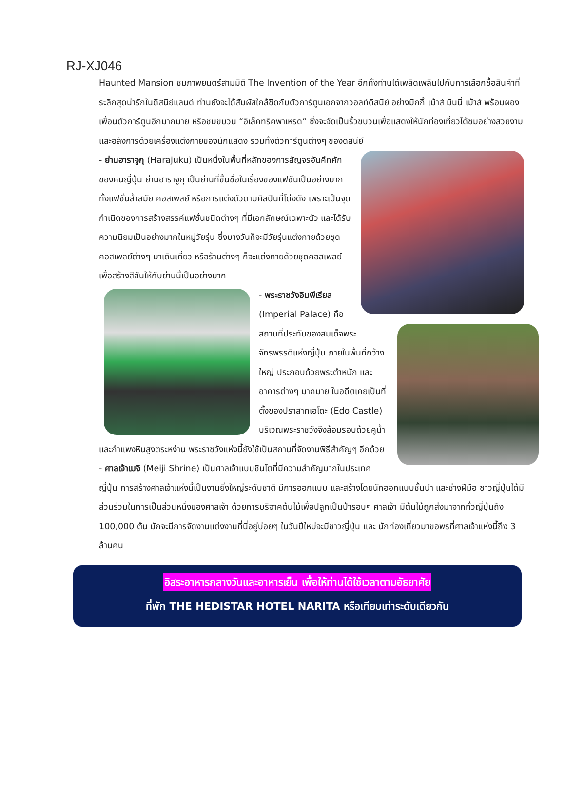RJ-XJ046
Haunted Mansion ชมภาพยนตร์สามมิติ The Invention of the Year อีกทั้งท่านได้เพลิดเพลินไปกับการเลือกซื้อสินค้าที่ระลึกสุดน่ารักในดิสนีย์แลนด์ ท่านยังจะได้สัมผัสใกล้ชิดกับตัวการ์ตูนเอกจากวอลท์ดิสนีย์ อย่างมิกกี้ เม้าส์ มินนี่ เม้าส์ พร้อมผองเพื่อนตัวการ์ตูนอีกมากมาย หรือชมขบวน “อิเล็คทริคพาเหรด” ซึ่งจะจัดเป็นริ้วขบวนเพื่อแสดงให้นักท่องเที่ยวได้ชมอย่างสวยงาม และอลังการด้วยเครื่องแต่งกายของนักแสดง รวมทั้งตัวการ์ตูนต่างๆ ของดิสนีย์
- ย่านฮาราจูกุ (Harajuku) เป็นหนึ่งในพื้นที่หลักของการสัญจรอันคึกคักของคนญี่ปุ่น ย่านฮาราจูกุ เป็นย่านที่ขึ้นชื่อในเรื่องของแฟชั่นเป็นอย่างมาก ทั้งแฟชั่นล้ำสมัย คอสเพลย์ หรือการแต่งตัวตามศิลปินที่โด่งดัง เพราะเป็นจุดกำเนิดของการสร้างสรรค์แฟชั่นชนิดต่างๆ ที่มีเอกลักษณ์เฉพาะตัว และได้รับความนิยมเป็นอย่างมากในหมู่วัยรุ่น ซึ่งบางวันก็จะมีวัยรุ่นแต่งกายด้วยชุดคอสเพลย์ต่างๆ มาเดินเที่ยว หรือร้านต่างๆ ก็จะแต่งกายด้วยชุดคอสเพลย์เพื่อสร้างสีสันให้กับย่านนี้เป็นอย่างมาก
- พระราชวังอิมพีเรียล (Imperial Palace) คือสถานที่ประทับของสมเด็จพระจักรพรรดิแห่งญี่ปุ่น ภายในพื้นที่กว้างใหญ่ ประกอบด้วยพระตำหนัก และอาคารต่างๆ มากมาย ในอดีตเคยเป็นที่ตั้งของปราสาทเอโดะ (Edo Castle) บริเวณพระราชวังจึงล้อมรอบด้วยคูน้ำ และกำแพงหินสูงตระหง่าน พระราชวังแห่งนี้ยังใช้เป็นสถานที่จัดงานพิธีสำคัญๆ อีกด้วย
- ศาลเจ้าเมจิ (Meiji Shrine) เป็นศาลเจ้าแบบชินโตที่มีความสำคัญมากในประเทศญี่ปุ่น การสร้างศาลเจ้าแห่งนี้เป็นงานยิ่งใหญ่ระดับชาติ มีการออกแบบ และสร้างโดยนักออกแบบชั้นนำ และช่างฝีมือ ชาวญี่ปุ่นได้มีส่วนร่วมในการเป็นส่วนหนึ่งของศาลเจ้า ด้วยการบริจาคต้นไม้เพื่อปลูกเป็นป่ารอบๆ ศาลเจ้า มีต้นไม้ถูกส่งมาจากทั่วญี่ปุ่นถึง 100,000 ต้น มักจะมีการจัดงานแต่งงานที่นี่อยู่บ่อยๆ ในวันปีใหม่จะมีชาวญี่ปุ่น และ นักท่องเที่ยวมาขอพรที่ศาลเจ้าแห่งนี้ถึง 3 ล้านคน
อิสระอาหารกลางวันและอาหารเย็น เพื่อให้ท่านได้ใช้เวลาตามอัธยาศัย
ที่พัก THE HEDISTAR HOTEL NARITA หรือเทียบเท่าระดับเดียวกัน